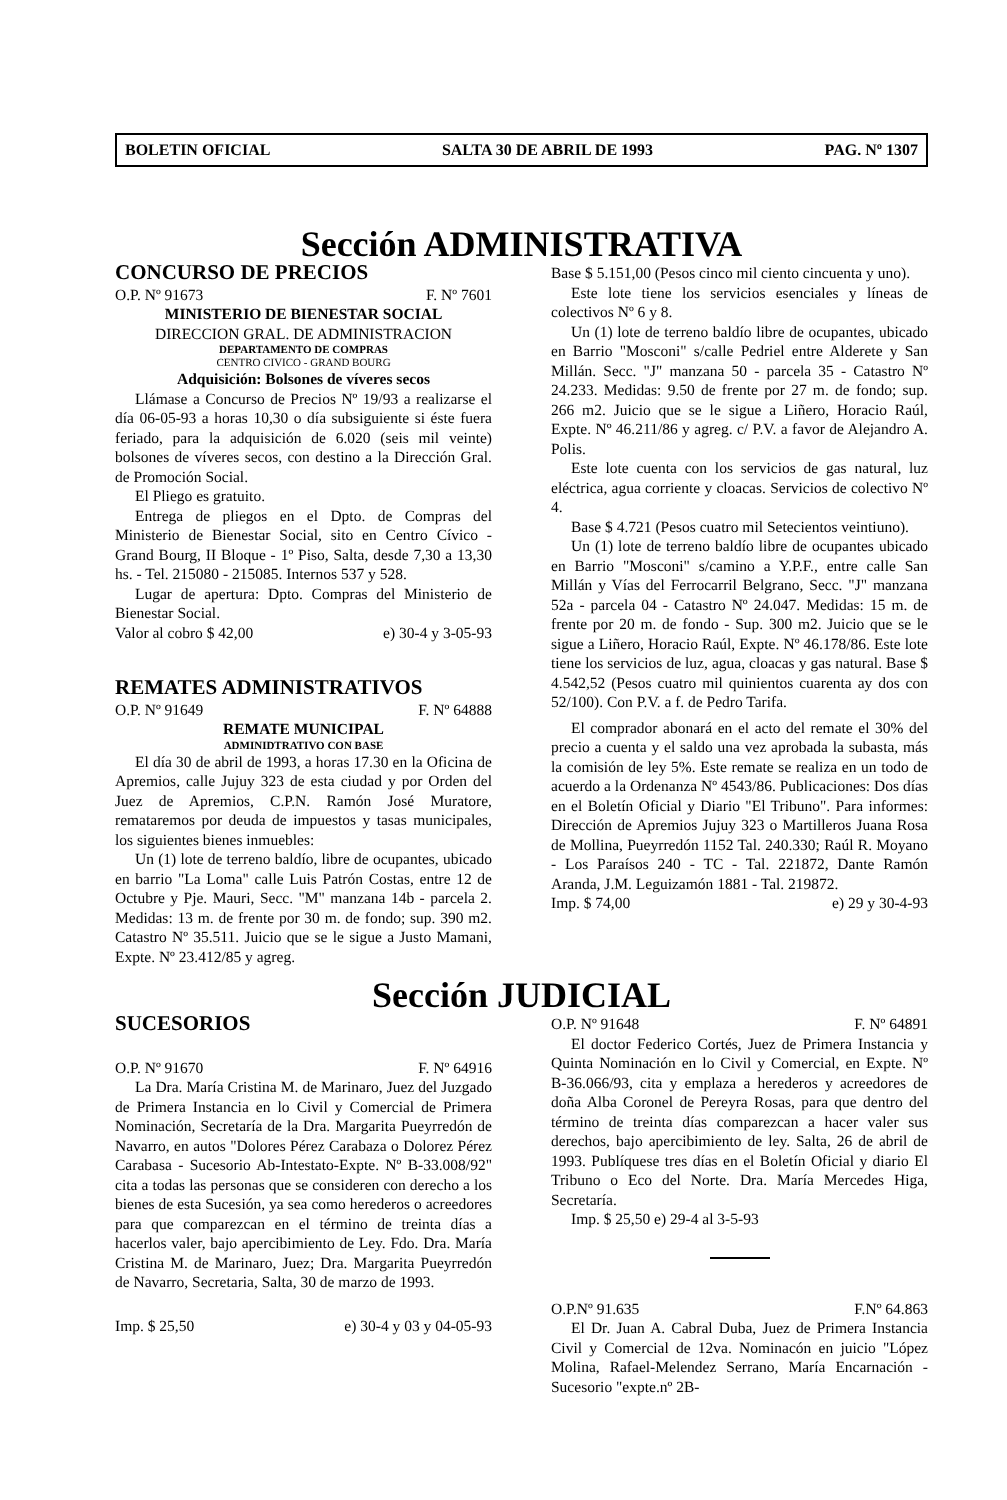BOLETIN OFICIAL SALTA 30 DE ABRIL DE 1993 PAG. Nº 1307
Sección ADMINISTRATIVA
CONCURSO DE PRECIOS
O.P. Nº 91673 F. Nº 7601
MINISTERIO DE BIENESTAR SOCIAL
DIRECCION GRAL. DE ADMINISTRACION
DEPARTAMENTO DE COMPRAS
CENTRO CIVICO - GRAND BOURG
Adquisición: Bolsones de víveres secos
Llámase a Concurso de Precios Nº 19/93 a realizarse el día 06-05-93 a horas 10,30 o día subsiguiente si éste fuera feriado, para la adquisición de 6.020 (seis mil veinte) bolsones de víveres secos, con destino a la Dirección Gral. de Promoción Social.
El Pliego es gratuito.
Entrega de pliegos en el Dpto. de Compras del Ministerio de Bienestar Social, sito en Centro Cívico - Grand Bourg, II Bloque - 1º Piso, Salta, desde 7,30 a 13,30 hs. - Tel. 215080 - 215085. Internos 537 y 528.
Lugar de apertura: Dpto. Compras del Ministerio de Bienestar Social.
Valor al cobro $ 42,00 e) 30-4 y 3-05-93
REMATES ADMINISTRATIVOS
O.P. Nº 91649 F. Nº 64888
REMATE MUNICIPAL
ADMINIDTRATIVO CON BASE
El día 30 de abril de 1993, a horas 17.30 en la Oficina de Apremios, calle Jujuy 323 de esta ciudad y por Orden del Juez de Apremios, C.P.N. Ramón José Muratore, remataremos por deuda de impuestos y tasas municipales, los siguientes bienes inmuebles:
Un (1) lote de terreno baldío, libre de ocupantes, ubicado en barrio "La Loma" calle Luis Patrón Costas, entre 12 de Octubre y Pje. Mauri, Secc. "M" manzana 14b - parcela 2. Medidas: 13 m. de frente por 30 m. de fondo; sup. 390 m2. Catastro Nº 35.511. Juicio que se le sigue a Justo Mamani, Expte. Nº 23.412/85 y agreg.
Base $ 5.151,00 (Pesos cinco mil ciento cincuenta y uno).
Este lote tiene los servicios esenciales y líneas de colectivos Nº 6 y 8.
Un (1) lote de terreno baldío libre de ocupantes, ubicado en Barrio "Mosconi" s/calle Pedriel entre Alderete y San Millán. Secc. "J" manzana 50 - parcela 35 - Catastro Nº 24.233. Medidas: 9.50 de frente por 27 m. de fondo; sup. 266 m2. Juicio que se le sigue a Liñero, Horacio Raúl, Expte. Nº 46.211/86 y agreg. c/ P.V. a favor de Alejandro A. Polis.
Este lote cuenta con los servicios de gas natural, luz eléctrica, agua corriente y cloacas. Servicios de colectivo Nº 4.
Base $ 4.721 (Pesos cuatro mil Setecientos veintiuno).
Un (1) lote de terreno baldío libre de ocupantes ubicado en Barrio "Mosconi" s/camino a Y.P.F., entre calle San Millán y Vías del Ferrocarril Belgrano, Secc. "J" manzana 52a - parcela 04 - Catastro Nº 24.047. Medidas: 15 m. de frente por 20 m. de fondo - Sup. 300 m2. Juicio que se le sigue a Liñero, Horacio Raúl, Expte. Nº 46.178/86. Este lote tiene los servicios de luz, agua, cloacas y gas natural. Base $ 4.542,52 (Pesos cuatro mil quinientos cuarenta ay dos con 52/100). Con P.V. a f. de Pedro Tarifa.
El comprador abonará en el acto del remate el 30% del precio a cuenta y el saldo una vez aprobada la subasta, más la comisión de ley 5%. Este remate se realiza en un todo de acuerdo a la Ordenanza Nº 4543/86. Publicaciones: Dos días en el Boletín Oficial y Diario "El Tribuno". Para informes: Dirección de Apremios Jujuy 323 o Martilleros Juana Rosa de Mollina, Pueyrredón 1152 Tal. 240.330; Raúl R. Moyano - Los Paraísos 240 - TC - Tal. 221872, Dante Ramón Aranda, J.M. Leguizamón 1881 - Tal. 219872.
Imp. $ 74,00 e) 29 y 30-4-93
Sección JUDICIAL
SUCESORIOS
O.P. Nº 91670 F. Nº 64916
La Dra. María Cristina M. de Marinaro, Juez del Juzgado de Primera Instancia en lo Civil y Comercial de Primera Nominación, Secretaría de la Dra. Margarita Pueyrredón de Navarro, en autos "Dolores Pérez Carabaza o Dolorez Pérez Carabasa - Sucesorio Ab-Intestato-Expte. Nº B-33.008/92" cita a todas las personas que se consideren con derecho a los bienes de esta Sucesión, ya sea como herederos o acreedores para que comparezcan en el término de treinta días a hacerlos valer, bajo apercibimiento de Ley. Fdo. Dra. María Cristina M. de Marinaro, Juez; Dra. Margarita Pueyrredón de Navarro, Secretaria, Salta, 30 de marzo de 1993.
Imp. $ 25,50 e) 30-4 y 03 y 04-05-93
O.P. Nº 91648 F. Nº 64891
El doctor Federico Cortés, Juez de Primera Instancia y Quinta Nominación en lo Civil y Comercial, en Expte. Nº B-36.066/93, cita y emplaza a herederos y acreedores de doña Alba Coronel de Pereyra Rosas, para que dentro del término de treinta días comparezcan a hacer valer sus derechos, bajo apercibimiento de ley. Salta, 26 de abril de 1993. Publíquese tres días en el Boletín Oficial y diario El Tribuno o Eco del Norte. Dra. María Mercedes Higa, Secretaría.
Imp. $ 25,50 e) 29-4 al 3-5-93
O.P.Nº 91.635 F.Nº 64.863
El Dr. Juan A. Cabral Duba, Juez de Primera Instancia Civil y Comercial de 12va. Nominacón en juicio "López Molina, Rafael-Melendez Serrano, María Encarnación -Sucesorio "expte.nº 2B-